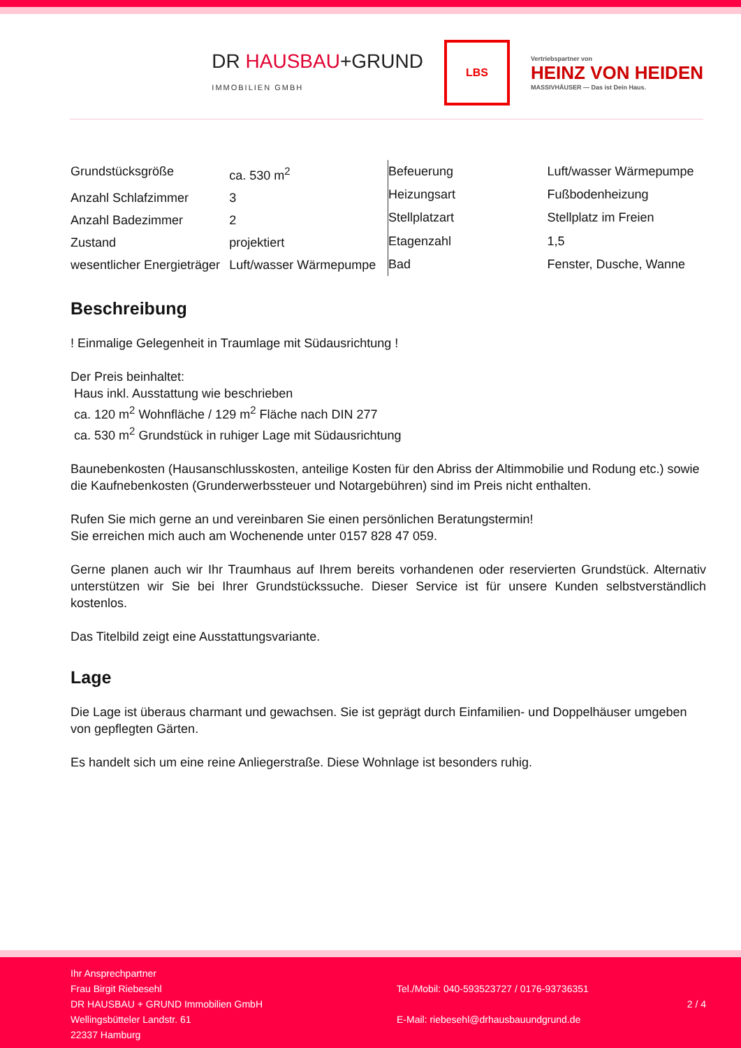DR HAUSBAU+GRUND
IMMOBILIEN GMBH
LBS
Vertriebspartner von
HEINZ VON HEIDEN
MASSIVHÄUSER — Das ist Dein Haus.
| Grundstücksgröße | ca. 530 m<sup>2</sup> |
| Anzahl Schlafzimmer | 3 |
| Anzahl Badezimmer | 2 |
| Zustand | projektiert |
| wesentlicher Energieträger | Luft/wasser Wärmepumpe |
| Befeuerung | Luft/wasser Wärmepumpe |
| Heizungsart | Fußbodenheizung |
| Stellplatzart | Stellplatz im Freien |
| Etagenzahl | 1,5 |
| Bad | Fenster, Dusche, Wanne |
Beschreibung
! Einmalige Gelegenheit in Traumlage mit Südausrichtung !
Der Preis beinhaltet:
Haus inkl. Ausstattung wie beschrieben
ca. 120 m<sup>2</sup> Wohnfläche / 129 m<sup>2</sup> Fläche nach DIN 277
ca. 530 m<sup>2</sup> Grundstück in ruhiger Lage mit Südausrichtung
Baunebenkosten (Hausanschlusskosten, anteilige Kosten für den Abriss der Altimmobilie und Rodung etc.) sowie die Kaufnebenkosten (Grunderwerbssteuer und Notargebühren) sind im Preis nicht enthalten.
Rufen Sie mich gerne an und vereinbaren Sie einen persönlichen Beratungstermin!
Sie erreichen mich auch am Wochenende unter 0157 828 47 059.
Gerne planen auch wir Ihr Traumhaus auf Ihrem bereits vorhandenen oder reservierten Grundstück. Alternativ unterstützen wir Sie bei Ihrer Grundstückssuche. Dieser Service ist für unsere Kunden selbstverständlich kostenlos.
Das Titelbild zeigt eine Ausstattungsvariante.
Lage
Die Lage ist überaus charmant und gewachsen. Sie ist geprägt durch Einfamilien- und Doppelhäuser umgeben von gepflegten Gärten.
Es handelt sich um eine reine Anliegerstraße. Diese Wohnlage ist besonders ruhig.
Ihr Ansprechpartner
Frau Birgit Riebesehl
DR HAUSBAU + GRUND Immobilien GmbH
Wellingsbütteler Landstr. 61
22337 Hamburg
Tel./Mobil: 040-593523727 / 0176-93736351
E-Mail: riebesehl@drhausbauundgrund.de
2 / 4